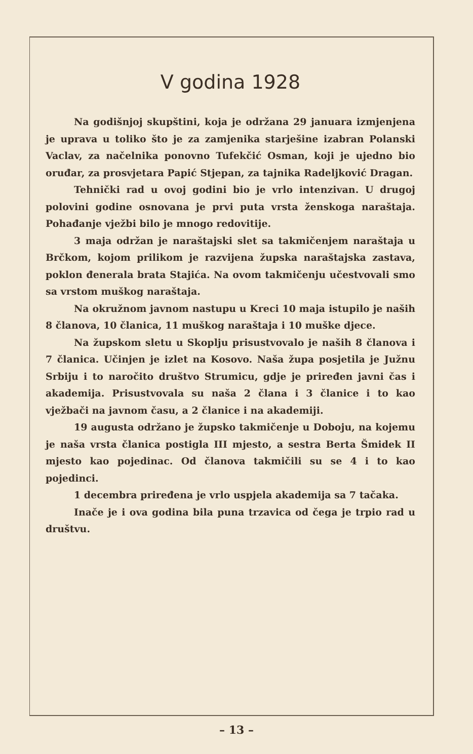V godina 1928
Na godišnjoj skupštini, koja je održana 29 januara izmjenjena je uprava u toliko što je za zamjenika starješine izabran Polanski Vaclav, za načelnika ponovno Tufekčić Osman, koji je ujedno bio oruđar, za prosvjetara Papić Stjepan, za tajnika Radeljković Dragan.
Tehnički rad u ovoj godini bio je vrlo intenzivan. U drugoj polovini godine osnovana je prvi puta vrsta ženskoga naraštaja. Pohađanje vježbi bilo je mnogo redovitije.
3 maja održan je naraštajski slet sa takmičenjem naraštaja u Brčkom, kojom prilikom je razvijena župska naraštajska zastava, poklon đenerala brata Stajića. Na ovom takmičenju učestvovali smo sa vrstom muškog naraštaja.
Na okružnom javnom nastupu u Kreci 10 maja istupilo je naših 8 članova, 10 članica, 11 muškog naraštaja i 10 muške djece.
Na župskom sletu u Skoplju prisustvovalo je naših 8 članova i 7 članica. Učinjen je izlet na Kosovo. Naša župa posjetila je Južnu Srbiju i to naročito društvo Strumicu, gdje je priređen javni čas i akademija. Prisustvovala su naša 2 člana i 3 članice i to kao vježbači na javnom času, a 2 članice i na akademiji.
19 augusta održano je župsko takmičenje u Doboju, na kojemu je naša vrsta članica postigla III mjesto, a sestra Berta Šmidek II mjesto kao pojedinac. Od članova takmičili su se 4 i to kao pojedinci.
1 decembra priređena je vrlo uspjela akademija sa 7 tačaka.
Inače je i ova godina bila puna trzavica od čega je trpio rad u društvu.
– 13 –